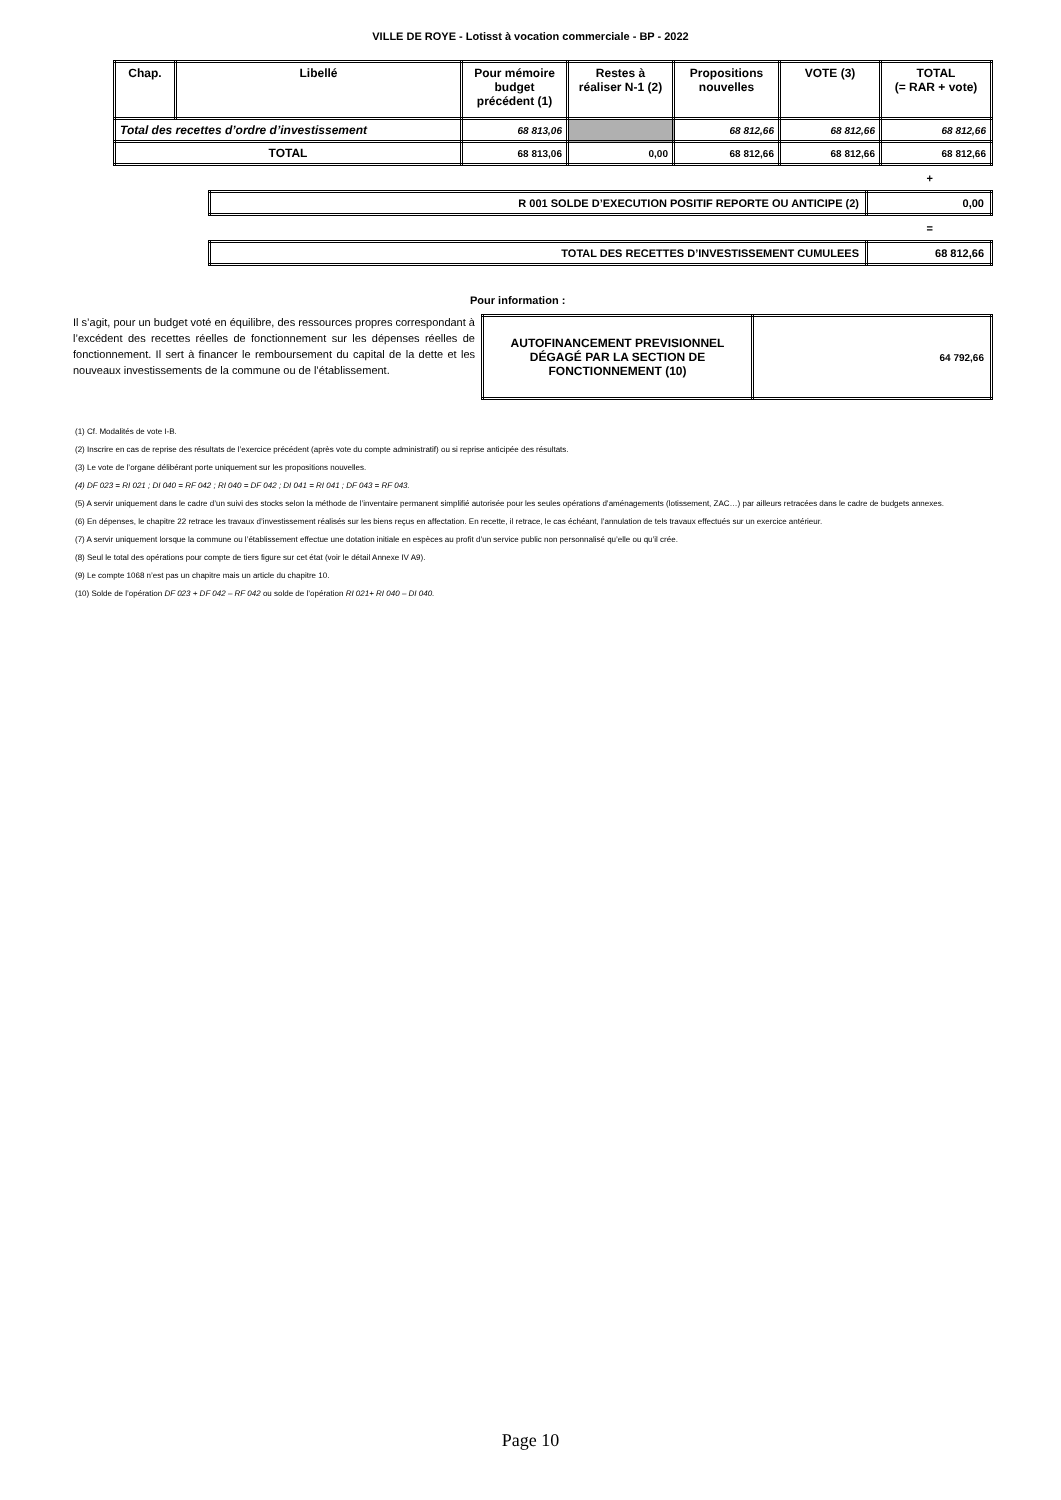VILLE DE ROYE - Lotisst à vocation commerciale - BP - 2022
| Chap. | Libellé | Pour mémoire budget précédent (1) | Restes à réaliser N-1 (2) | Propositions nouvelles | VOTE (3) | TOTAL (= RAR + vote) |
| --- | --- | --- | --- | --- | --- | --- |
| Total des recettes d’ordre d’investissement | | 68 813,06 | | 68 812,66 | 68 812,66 | 68 812,66 |
| TOTAL | | 68 813,06 | 0,00 | 68 812,66 | 68 812,66 | 68 812,66 |
+
| R 001 SOLDE D’EXECUTION POSITIF REPORTE OU ANTICIPE (2) | 0,00 |
=
| TOTAL DES RECETTES D’INVESTISSEMENT CUMULEES | 68 812,66 |
Pour information :
Il s’agit, pour un budget voté en équilibre, des ressources propres correspondant à l’excédent des recettes réelles de fonctionnement sur les dépenses réelles de fonctionnement. Il sert à financer le remboursement du capital de la dette et les nouveaux investissements de la commune ou de l’établissement.
| AUTOFINANCEMENT PREVISIONNEL DÉGAGÉ PAR LA SECTION DE FONCTIONNEMENT (10) | 64 792,66 |
(1) Cf. Modalités de vote I-B.
(2) Inscrire en cas de reprise des résultats de l’exercice précédent (après vote du compte administratif) ou si reprise anticipée des résultats.
(3) Le vote de l’organe délibérant porte uniquement sur les propositions nouvelles.
(4) DF 023 = RI 021 ; DI 040 = RF 042 ; RI 040 = DF 042 ; DI 041 = RI 041 ; DF 043 = RF 043.
(5) A servir uniquement dans le cadre d’un suivi des stocks selon la méthode de l’inventaire permanent simplifié autorisée pour les seules opérations d’aménagements (lotissement, ZAC…) par ailleurs retracées dans le cadre de budgets annexes.
(6) En dépenses, le chapitre 22 retrace les travaux d’investissement réalisés sur les biens reçus en affectation. En recette, il retrace, le cas échéant, l’annulation de tels travaux effectués sur un exercice antérieur.
(7) A servir uniquement lorsque la commune ou l’établissement effectue une dotation initiale en espèces au profit d’un service public non personnalisé qu’elle ou qu’il crée.
(8) Seul le total des opérations pour compte de tiers figure sur cet état (voir le détail Annexe IV A9).
(9) Le compte 1068 n’est pas un chapitre mais un article du chapitre 10.
(10) Solde de l’opération DF 023 + DF 042 – RF 042 ou solde de l’opération RI 021+ RI 040 – DI 040.
Page 10